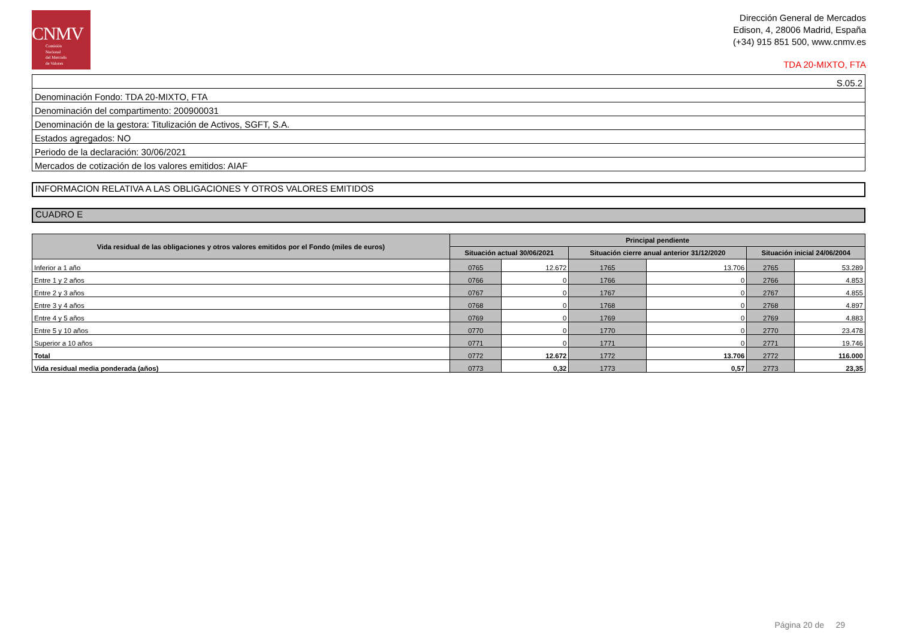CNMV
Comisión
Nacional
del Mercado
de Valores
Dirección General de Mercados
Edison, 4, 28006 Madrid, España
(+34) 915 851 500, www.cnmv.es
TDA 20-MIXTO, FTA
| S.05.2 |
| Denominación Fondo: TDA 20-MIXTO, FTA |
| Denominación del compartimento: 200900031 |
| Denominación de la gestora: Titulización de Activos, SGFT, S.A. |
| Estados agregados: NO |
| Periodo de la declaración: 30/06/2021 |
| Mercados de cotización de los valores emitidos: AIAF |
INFORMACION RELATIVA A LAS OBLIGACIONES Y OTROS VALORES EMITIDOS
CUADRO E
| Vida residual de las obligaciones y otros valores emitidos por el Fondo (miles de euros) | Principal pendiente | | | | | |
| --- | --- | --- | --- | --- | --- | --- |
| | Situación actual 30/06/2021 | | Situación cierre anual anterior 31/12/2020 | | Situación inicial 24/06/2004 | |
| Inferior a 1 año | 0765 | 12.672 | 1765 | 13.706 | 2765 | 53.289 |
| Entre 1 y 2 años | 0766 | 0 | 1766 | 0 | 2766 | 4.853 |
| Entre 2 y 3 años | 0767 | 0 | 1767 | 0 | 2767 | 4.855 |
| Entre 3 y 4 años | 0768 | 0 | 1768 | 0 | 2768 | 4.897 |
| Entre 4 y 5 años | 0769 | 0 | 1769 | 0 | 2769 | 4.883 |
| Entre 5 y 10 años | 0770 | 0 | 1770 | 0 | 2770 | 23.478 |
| Superior a 10 años | 0771 | 0 | 1771 | 0 | 2771 | 19.746 |
| Total | 0772 | 12.672 | 1772 | 13.706 | 2772 | 116.000 |
| Vida residual media ponderada (años) | 0773 | 0,32 | 1773 | 0,57 | 2773 | 23,35 |
Página 20 de 29